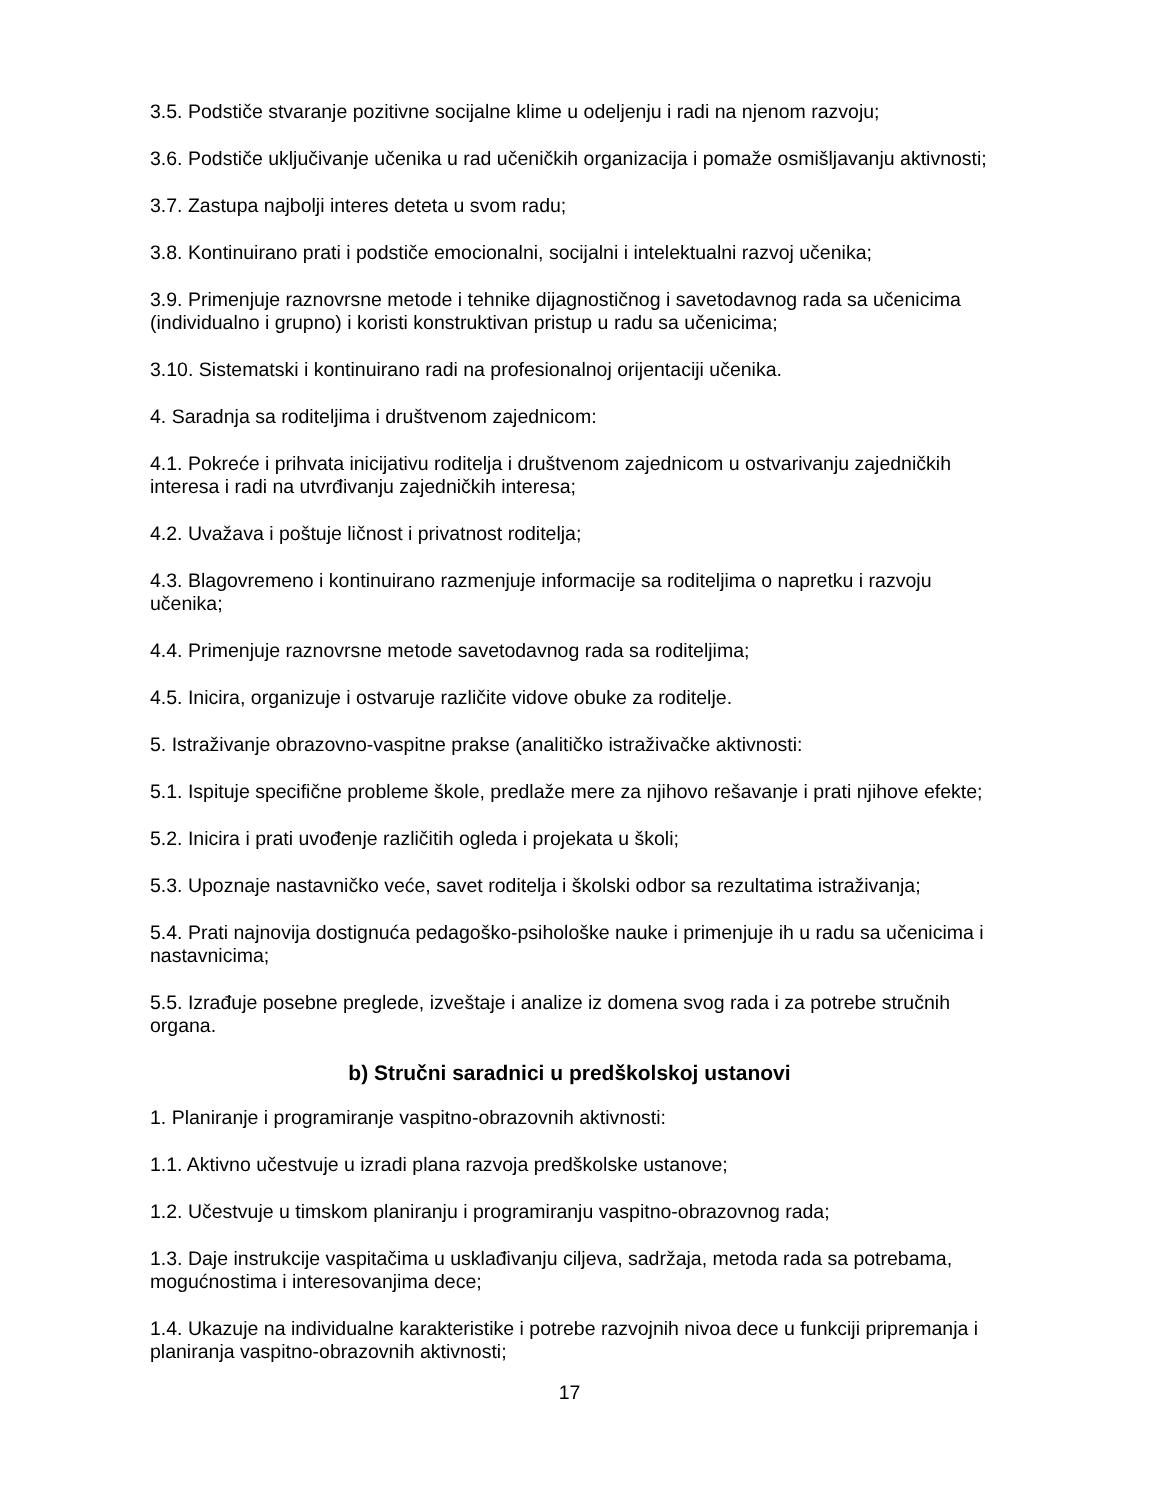3.5. Podstiče stvaranje pozitivne socijalne klime u odeljenju i radi na njenom razvoju;
3.6. Podstiče uključivanje učenika u rad učeničkih organizacija i pomaže osmišljavanju aktivnosti;
3.7. Zastupa najbolji interes deteta u svom radu;
3.8. Kontinuirano prati i podstiče emocionalni, socijalni i intelektualni razvoj učenika;
3.9. Primenjuje raznovrsne metode i tehnike dijagnostičnog i savetodavnog rada sa učenicima (individualno i grupno) i koristi konstruktivan pristup u radu sa učenicima;
3.10. Sistematski i kontinuirano radi na profesionalnoj orijentaciji učenika.
4. Saradnja sa roditeljima i društvenom zajednicom:
4.1. Pokreće i prihvata inicijativu roditelja i društvenom zajednicom u ostvarivanju zajedničkih interesa i radi na utvrđivanju zajedničkih interesa;
4.2. Uvažava i poštuje ličnost i privatnost roditelja;
4.3. Blagovremeno i kontinuirano razmenjuje informacije sa roditeljima o napretku i razvoju učenika;
4.4. Primenjuje raznovrsne metode savetodavnog rada sa roditeljima;
4.5. Inicira, organizuje i ostvaruje različite vidove obuke za roditelje.
5. Istraživanje obrazovno-vaspitne prakse (analitičko istraživačke aktivnosti:
5.1. Ispituje specifične probleme škole, predlaže mere za njihovo rešavanje i prati njihove efekte;
5.2. Inicira i prati uvođenje različitih ogleda i projekata u školi;
5.3. Upoznaje nastavničko veće, savet roditelja i školski odbor sa rezultatima istraživanja;
5.4. Prati najnovija dostignuća pedagoško-psihološke nauke i primenjuje ih u radu sa učenicima i nastavnicima;
5.5. Izrađuje posebne preglede, izveštaje i analize iz domena svog rada i za potrebe stručnih organa.
b) Stručni saradnici u predškolskoj ustanovi
1. Planiranje i programiranje vaspitno-obrazovnih aktivnosti:
1.1. Aktivno učestvuje u izradi plana razvoja predškolske ustanove;
1.2. Učestvuje u timskom planiranju i programiranju vaspitno-obrazovnog rada;
1.3. Daje instrukcije vaspitačima u usklađivanju ciljeva, sadržaja, metoda rada sa potrebama, mogućnostima i interesovanjima dece;
1.4. Ukazuje na individualne karakteristike i potrebe razvojnih nivoa dece u funkciji pripremanja i planiranja vaspitno-obrazovnih aktivnosti;
17